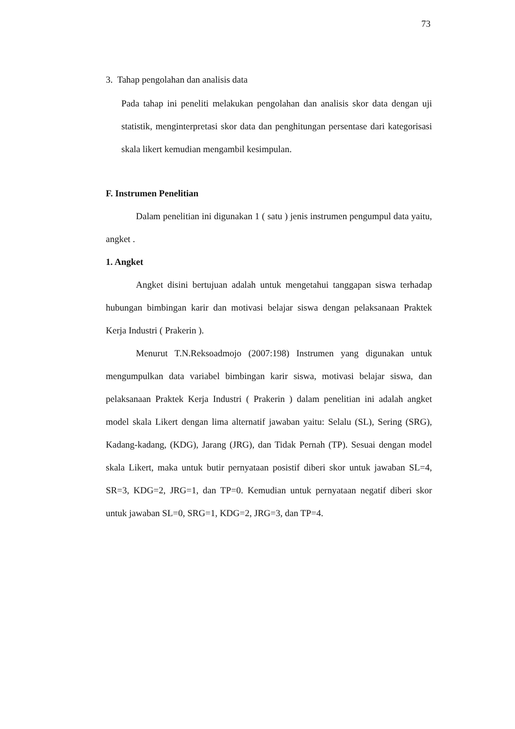73
3. Tahap pengolahan dan analisis data
Pada tahap ini peneliti melakukan pengolahan dan analisis skor data dengan uji statistik, menginterpretasi skor data dan penghitungan persentase dari kategorisasi skala likert kemudian mengambil kesimpulan.
F. Instrumen Penelitian
Dalam penelitian ini digunakan 1 ( satu ) jenis instrumen pengumpul data yaitu, angket .
1. Angket
Angket disini bertujuan adalah untuk mengetahui tanggapan siswa terhadap hubungan bimbingan karir dan motivasi belajar siswa dengan pelaksanaan Praktek Kerja Industri ( Prakerin ).
Menurut T.N.Reksoadmojo (2007:198) Instrumen yang digunakan untuk mengumpulkan data variabel bimbingan karir siswa, motivasi belajar siswa, dan pelaksanaan Praktek Kerja Industri ( Prakerin ) dalam penelitian ini adalah angket model skala Likert dengan lima alternatif jawaban yaitu: Selalu (SL), Sering (SRG), Kadang-kadang, (KDG), Jarang (JRG), dan Tidak Pernah (TP). Sesuai dengan model skala Likert, maka untuk butir pernyataan posistif diberi skor untuk jawaban SL=4, SR=3, KDG=2, JRG=1, dan TP=0. Kemudian untuk pernyataan negatif diberi skor untuk jawaban SL=0, SRG=1, KDG=2, JRG=3, dan TP=4.